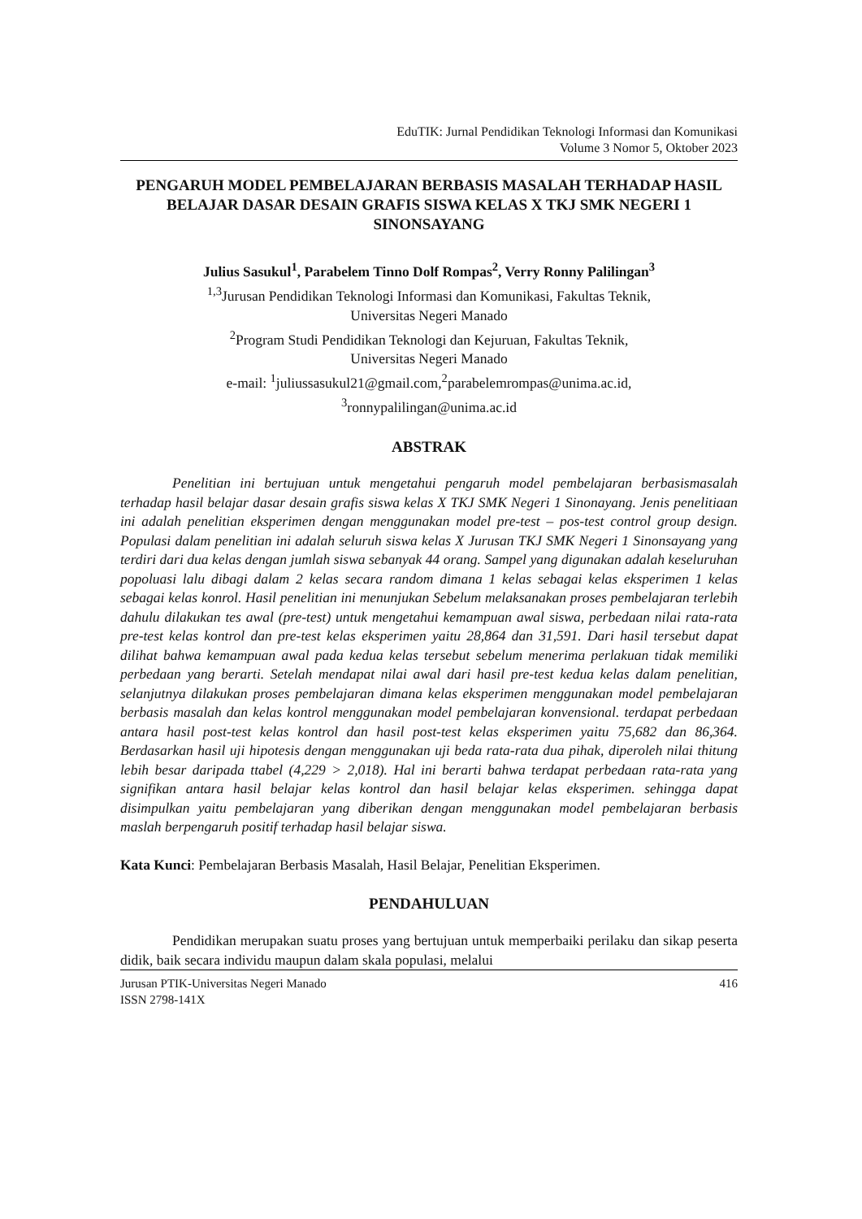EduTIK: Jurnal Pendidikan Teknologi Informasi dan Komunikasi
Volume 3 Nomor 5, Oktober 2023
PENGARUH MODEL PEMBELAJARAN BERBASIS MASALAH TERHADAP HASIL BELAJAR DASAR DESAIN GRAFIS SISWA KELAS X TKJ SMK NEGERI 1 SINONSAYANG
Julius Sasukul<sup>1</sup>, Parabelem Tinno Dolf Rompas<sup>2</sup>, Verry Ronny Palilingan<sup>3</sup>
<sup>1,3</sup>Jurusan Pendidikan Teknologi Informasi dan Komunikasi, Fakultas Teknik,
Universitas Negeri Manado
<sup>2</sup> Program Studi Pendidikan Teknologi dan Kejuruan, Fakultas Teknik,
Universitas Negeri Manado
e-mail: <sup>1</sup>juliussasukul21@gmail.com,<sup>2</sup>parabelemrompas@unima.ac.id,
<sup>3</sup> ronnypalilingan@unima.ac.id
ABSTRAK
Penelitian ini bertujuan untuk mengetahui pengaruh model pembelajaran berbasismasalah terhadap hasil belajar dasar desain grafis siswa kelas X TKJ SMK Negeri 1 Sinonayang. Jenis penelitiaan ini adalah penelitian eksperimen dengan menggunakan model pre-test – pos-test control group design. Populasi dalam penelitian ini adalah seluruh siswa kelas X Jurusan TKJ SMK Negeri 1 Sinonsayang yang terdiri dari dua kelas dengan jumlah siswa sebanyak 44 orang. Sampel yang digunakan adalah keseluruhan popoluasi lalu dibagi dalam 2 kelas secara random dimana 1 kelas sebagai kelas eksperimen 1 kelas sebagai kelas konrol. Hasil penelitian ini menunjukan Sebelum melaksanakan proses pembelajaran terlebih dahulu dilakukan tes awal (pre-test) untuk mengetahui kemampuan awal siswa, perbedaan nilai rata-rata pre-test kelas kontrol dan pre-test kelas eksperimen yaitu 28,864 dan 31,591. Dari hasil tersebut dapat dilihat bahwa kemampuan awal pada kedua kelas tersebut sebelum menerima perlakuan tidak memiliki perbedaan yang berarti. Setelah mendapat nilai awal dari hasil pre-test kedua kelas dalam penelitian, selanjutnya dilakukan proses pembelajaran dimana kelas eksperimen menggunakan model pembelajaran berbasis masalah dan kelas kontrol menggunakan model pembelajaran konvensional. terdapat perbedaan antara hasil post-test kelas kontrol dan hasil post-test kelas eksperimen yaitu 75,682 dan 86,364. Berdasarkan hasil uji hipotesis dengan menggunakan uji beda rata-rata dua pihak, diperoleh nilai thitung lebih besar daripada ttabel (4,229 > 2,018). Hal ini berarti bahwa terdapat perbedaan rata-rata yang signifikan antara hasil belajar kelas kontrol dan hasil belajar kelas eksperimen. sehingga dapat disimpulkan yaitu pembelajaran yang diberikan dengan menggunakan model pembelajaran berbasis maslah berpengaruh positif terhadap hasil belajar siswa.
Kata Kunci: Pembelajaran Berbasis Masalah, Hasil Belajar, Penelitian Eksperimen.
PENDAHULUAN
Pendidikan merupakan suatu proses yang bertujuan untuk memperbaiki perilaku dan sikap peserta didik, baik secara individu maupun dalam skala populasi, melalui
Jurusan PTIK-Universitas Negeri Manado
ISSN 2798-141X 416